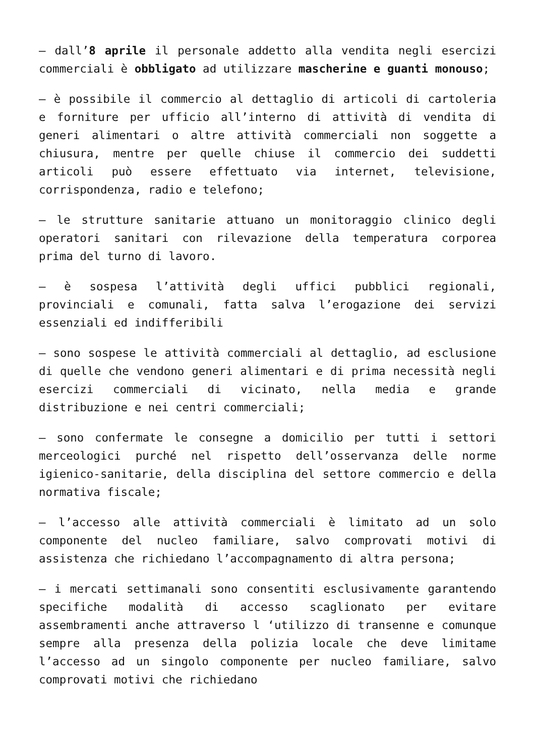– dall’8 aprile il personale addetto alla vendita negli esercizi commerciali è obbligato ad utilizzare mascherine e guanti monouso;
– è possibile il commercio al dettaglio di articoli di cartoleria e forniture per ufficio all’interno di attività di vendita di generi alimentari o altre attività commerciali non soggette a chiusura, mentre per quelle chiuse il commercio dei suddetti articoli può essere effettuato via internet, televisione, corrispondenza, radio e telefono;
– le strutture sanitarie attuano un monitoraggio clinico degli operatori sanitari con rilevazione della temperatura corporea prima del turno di lavoro.
– è sospesa l’attività degli uffici pubblici regionali, provinciali e comunali, fatta salva l’erogazione dei servizi essenziali ed indifferibili
– sono sospese le attività commerciali al dettaglio, ad esclusione di quelle che vendono generi alimentari e di prima necessità negli esercizi commerciali di vicinato, nella media e grande distribuzione e nei centri commerciali;
– sono confermate le consegne a domicilio per tutti i settori merceologici purché nel rispetto dell’osservanza delle norme igienico-sanitarie, della disciplina del settore commercio e della normativa fiscale;
– l’accesso alle attività commerciali è limitato ad un solo componente del nucleo familiare, salvo comprovati motivi di assistenza che richiedano l’accompagnamento di altra persona;
– i mercati settimanali sono consentiti esclusivamente garantendo specifiche modalità di accesso scaglionato per evitare assembramenti anche attraverso l ‘utilizzo di transenne e comunque sempre alla presenza della polizia locale che deve limitame l’accesso ad un singolo componente per nucleo familiare, salvo comprovati motivi che richiedano